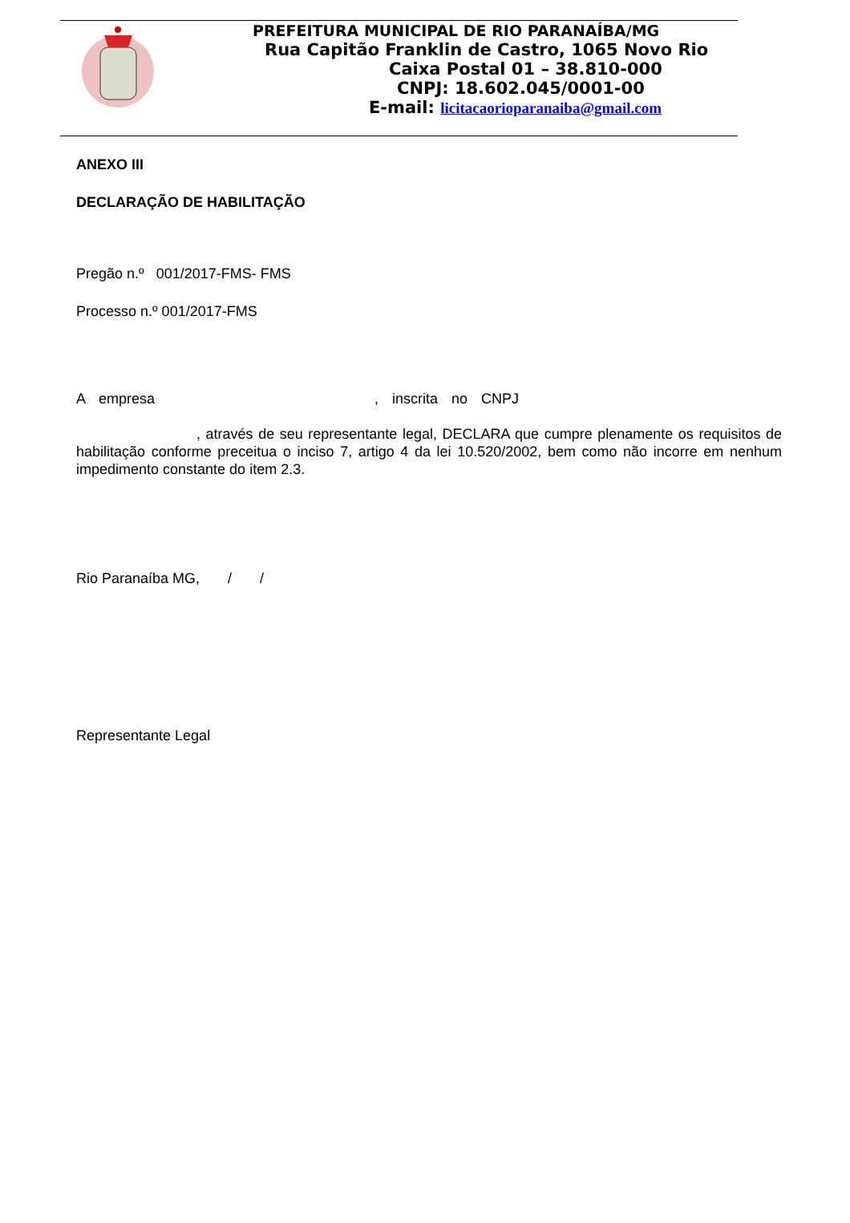PREFEITURA MUNICIPAL DE RIO PARANAÍBA/MG
Rua Capitão Franklin de Castro, 1065 Novo Rio
Caixa Postal 01 – 38.810-000
CNPJ: 18.602.045/0001-00
E-mail: licitacaorioparanaiba@gmail.com
ANEXO III
DECLARAÇÃO DE HABILITAÇÃO
Pregão n.º 001/2017-FMS- FMS
Processo n.º 001/2017-FMS
A empresa , inscrita no CNPJ
, através de seu representante legal, DECLARA que cumpre plenamente os requisitos de habilitação conforme preceitua o inciso 7, artigo 4 da lei 10.520/2002, bem como não incorre em nenhum impedimento constante do item 2.3.
Rio Paranaíba MG, / /
Representante Legal